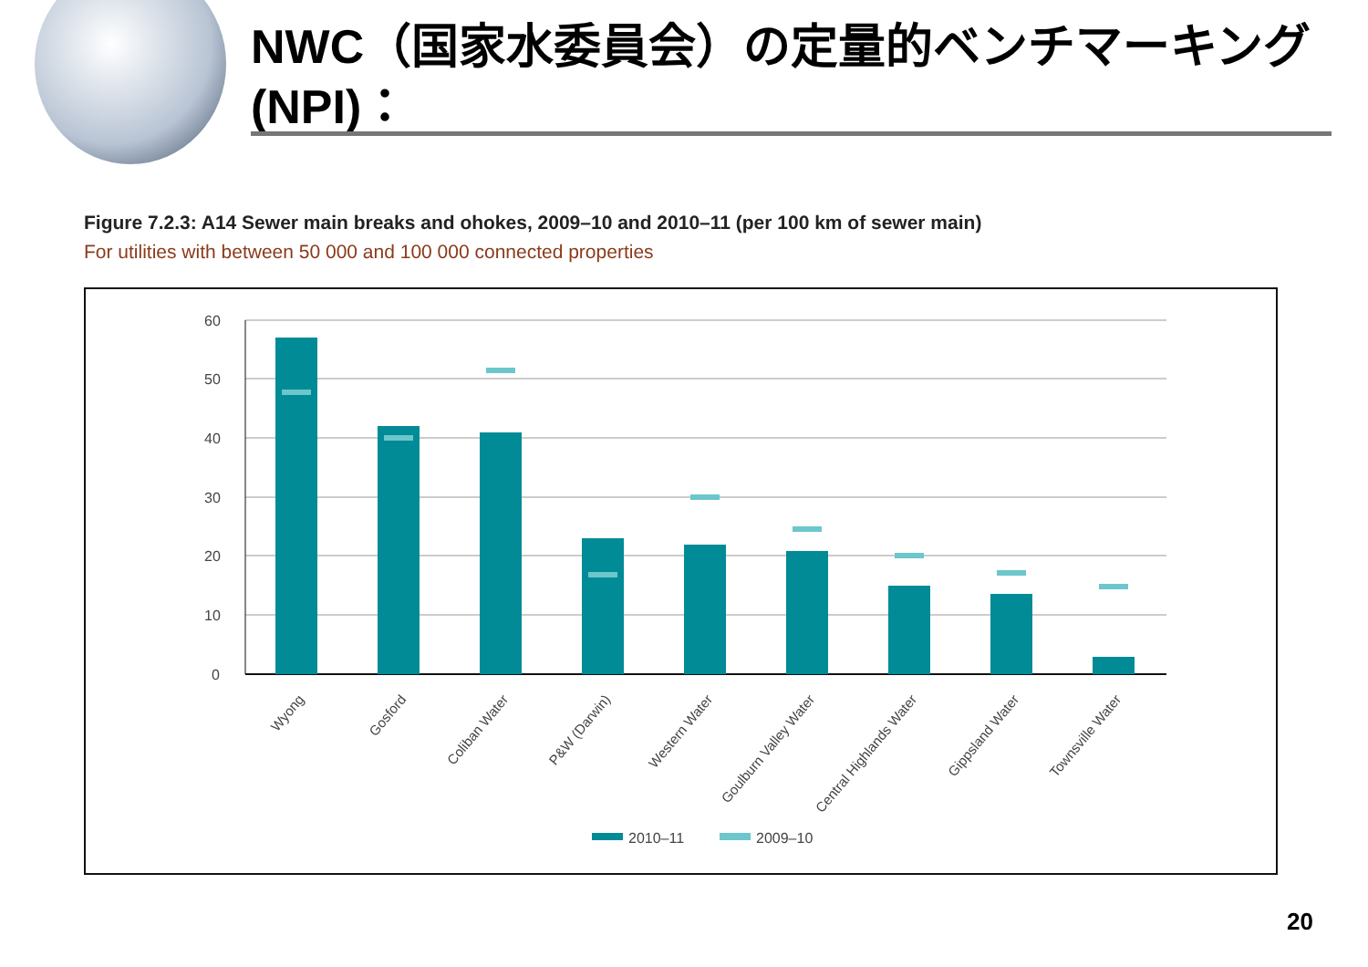NWC（国家水委員会）の定量的ベンチマーキング(NPI)：
Figure 7.2.3: A14 Sewer main breaks and ohokes, 2009–10 and 2010–11 (per 100 km of sewer main)
For utilities with between 50 000 and 100 000 connected properties
60
50
40
30
20
10
0
Wyong
Gosford
Coliban Water
P&W (Darwin)
Western Water
Goulburn Valley Water
Central Highlands Water
Gippsland Water
Townsville Water
2010–11
2009–10
20